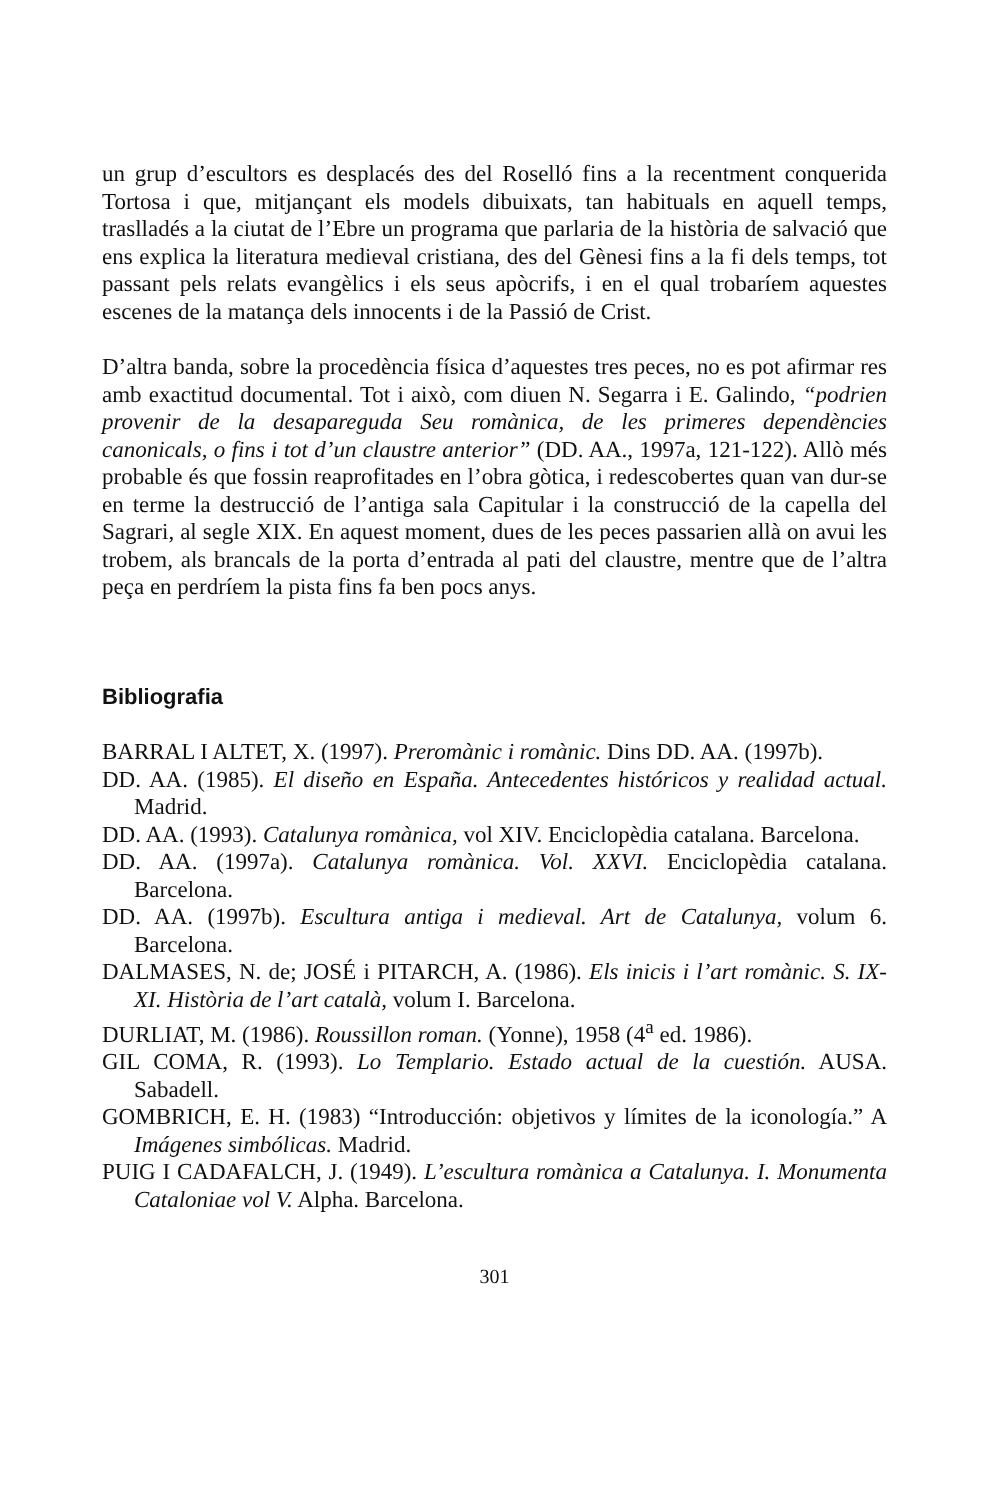un grup d’escultors es desplacés des del Roselló fins a la recentment conquerida Tortosa i que, mitjançant els models dibuixats, tan habituals en aquell temps, traslladés a la ciutat de l’Ebre un programa que parlaria de la història de salvació que ens explica la literatura medieval cristiana, des del Gènesi fins a la fi dels temps, tot passant pels relats evangèlics i els seus apòcrifs, i en el qual trobaríem aquestes escenes de la matança dels innocents i de la Passió de Crist.
D’altra banda, sobre la procedència física d’aquestes tres peces, no es pot afirmar res amb exactitud documental. Tot i això, com diuen N. Segarra i E. Galindo, “podrien provenir de la desapareguda Seu romànica, de les primeres dependències canonicals, o fins i tot d’un claustre anterior” (DD. AA., 1997a, 121-122). Allò més probable és que fossin reaprofitades en l’obra gòtica, i redescobertes quan van dur-se en terme la destrucció de l’antiga sala Capitular i la construcció de la capella del Sagrari, al segle XIX. En aquest moment, dues de les peces passarien allà on avui les trobem, als brancals de la porta d’entrada al pati del claustre, mentre que de l’altra peça en perdríem la pista fins fa ben pocs anys.
Bibliografia
BARRAL I ALTET, X. (1997). Preromànic i romànic. Dins DD. AA. (1997b).
DD. AA. (1985). El diseño en España. Antecedentes históricos y realidad actual. Madrid.
DD. AA. (1993). Catalunya romànica, vol XIV. Enciclopèdia catalana. Barcelona.
DD. AA. (1997a). Catalunya romànica. Vol. XXVI. Enciclopèdia catalana. Barcelona.
DD. AA. (1997b). Escultura antiga i medieval. Art de Catalunya, volum 6. Barcelona.
DALMASES, N. de; JOSÉ i PITARCH, A. (1986). Els inicis i l’art romànic. S. IX-XI. Història de l’art català, volum I. Barcelona.
DURLIAT, M. (1986). Roussillon roman. (Yonne), 1958 (4<sup>a</sup> ed. 1986).
GIL COMA, R. (1993). Lo Templario. Estado actual de la cuestión. AUSA. Sabadell.
GOMBRICH, E. H. (1983) “Introducción: objetivos y límites de la iconología.” A Imágenes simbólicas. Madrid.
PUIG I CADAFALCH, J. (1949). L’escultura romànica a Catalunya. I. Monumenta Cataloniae vol V. Alpha. Barcelona.
301